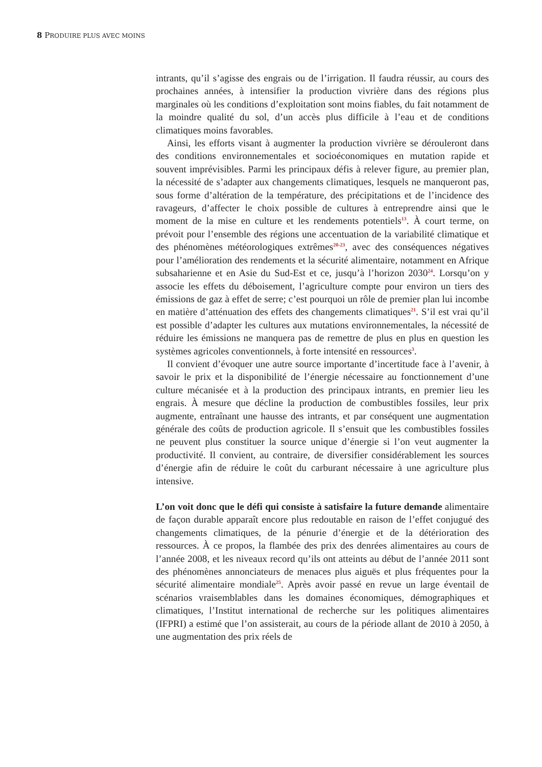8 PRODUIRE PLUS AVEC MOINS
intrants, qu’il s’agisse des engrais ou de l’irrigation. Il faudra réussir, au cours des prochaines années, à intensifier la production vivrière dans des régions plus marginales où les conditions d’exploitation sont moins fiables, du fait notamment de la moindre qualité du sol, d’un accès plus difficile à l’eau et de conditions climatiques moins favorables.
Ainsi, les efforts visant à augmenter la production vivrière se dérouleront dans des conditions environnementales et socioéconomiques en mutation rapide et souvent imprévisibles. Parmi les principaux défis à relever figure, au premier plan, la nécessité de s’adapter aux changements climatiques, lesquels ne manqueront pas, sous forme d’altération de la température, des précipitations et de l’incidence des ravageurs, d’affecter le choix possible de cultures à entreprendre ainsi que le moment de la mise en culture et les rendements potentiels<sup>13</sup>. À court terme, on prévoit pour l’ensemble des régions une accentuation de la variabilité climatique et des phénomènes météorologiques extrêmes<sup>20-23</sup>, avec des conséquences négatives pour l’amélioration des rendements et la sécurité alimentaire, notamment en Afrique subsaharienne et en Asie du Sud-Est et ce, jusqu’à l’horizon 2030<sup>24</sup>. Lorsqu’on y associe les effets du déboisement, l’agriculture compte pour environ un tiers des émissions de gaz à effet de serre; c’est pourquoi un rôle de premier plan lui incombe en matière d’atténuation des effets des changements climatiques<sup>21</sup>. S’il est vrai qu’il est possible d’adapter les cultures aux mutations environnementales, la nécessité de réduire les émissions ne manquera pas de remettre de plus en plus en question les systèmes agricoles conventionnels, à forte intensité en ressources<sup>3</sup>.
Il convient d’évoquer une autre source importante d’incertitude face à l’avenir, à savoir le prix et la disponibilité de l’énergie nécessaire au fonctionnement d’une culture mécanisée et à la production des principaux intrants, en premier lieu les engrais. À mesure que décline la production de combustibles fossiles, leur prix augmente, entraînant une hausse des intrants, et par conséquent une augmentation générale des coûts de production agricole. Il s’ensuit que les combustibles fossiles ne peuvent plus constituer la source unique d’énergie si l’on veut augmenter la productivité. Il convient, au contraire, de diversifier considérablement les sources d’énergie afin de réduire le coût du carburant nécessaire à une agriculture plus intensive.
L’on voit donc que le défi qui consiste à satisfaire la future demande alimentaire de façon durable apparaît encore plus redoutable en raison de l’effet conjugué des changements climatiques, de la pénurie d’énergie et de la détérioration des ressources. À ce propos, la flambée des prix des denrées alimentaires au cours de l’année 2008, et les niveaux record qu’ils ont atteints au début de l’année 2011 sont des phénomènes annonciateurs de menaces plus aiguës et plus fréquentes pour la sécurité alimentaire mondiale<sup>25</sup>. Après avoir passé en revue un large éventail de scénarios vraisemblables dans les domaines économiques, démographiques et climatiques, l’Institut international de recherche sur les politiques alimentaires (IFPRI) a estimé que l’on assisterait, au cours de la période allant de 2010 à 2050, à une augmentation des prix réels de